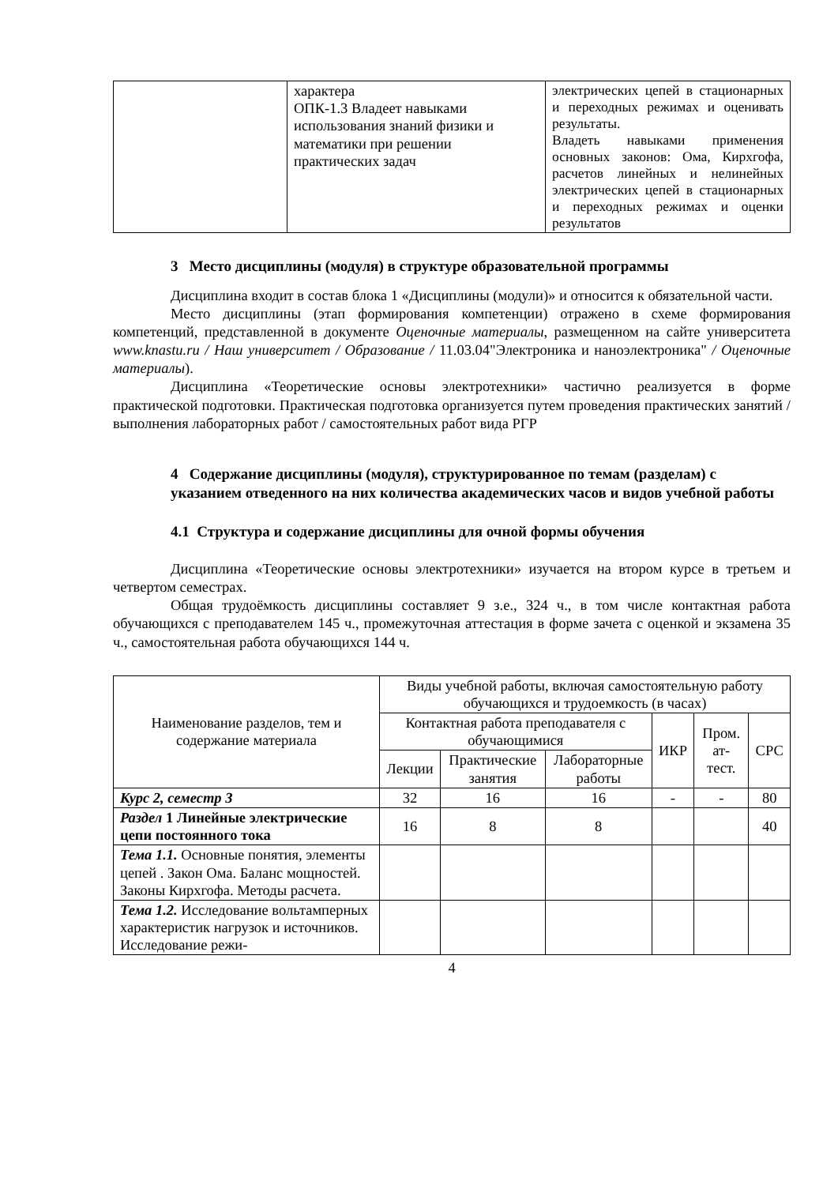| | характера ОПК-1.3 Владеет навыками использования знаний физики и математики при решении практических задач | электрических цепей в стационарных и переходных режимах и оценивать результаты. Владеть навыками применения основных законов: Ома, Кирхгофа, расчетов линейных и нелинейных электрических цепей в стационарных и переходных режимах и оценки результатов |
3 Место дисциплины (модуля) в структуре образовательной программы
Дисциплина входит в состав блока 1 «Дисциплины (модули)» и относится к обязательной части.
Место дисциплины (этап формирования компетенции) отражено в схеме формирования компетенций, представленной в документе Оценочные материалы, размещенном на сайте университета www.knastu.ru / Наш университет / Образование / 11.03.04"Электроника и наноэлектроника" / Оценочные материалы).
Дисциплина «Теоретические основы электротехники» частично реализуется в форме практической подготовки. Практическая подготовка организуется путем проведения практических занятий / выполнения лабораторных работ / самостоятельных работ вида РГР
4 Содержание дисциплины (модуля), структурированное по темам (разделам) с указанием отведенного на них количества академических часов и видов учебной работы
4.1 Структура и содержание дисциплины для очной формы обучения
Дисциплина «Теоретические основы электротехники» изучается на втором курсе в третьем и четвертом семестрах.
Общая трудоёмкость дисциплины составляет 9 з.е., 324 ч., в том числе контактная работа обучающихся с преподавателем 145 ч., промежуточная аттестация в форме зачета с оценкой и экзамена 35 ч., самостоятельная работа обучающихся 144 ч.
| Наименование разделов, тем и содержание материала | Виды учебной работы, включая самостоятельную работу обучающихся и трудоемкость (в часах) | | | | | |
| --- | --- | --- | --- | --- | --- | --- |
| | Контактная работа преподавателя с обучающимися | | | ИКР | Пром. ат-тест. | СРС |
| | Лекции | Практические занятия | Лабораторные работы | | | |
| Курс 2, семестр 3 | 32 | 16 | 16 | - | - | 80 |
| Раздел 1 Линейные электрические цепи постоянного тока | 16 | 8 | 8 | | | 40 |
| Тема 1.1. Основные понятия, элементы цепей . Закон Ома. Баланс мощностей. Законы Кирхгофа. Методы расчета. | | | | | | |
| Тема 1.2. Исследование вольтамперных характеристик нагрузок и источников. Исследование режи- | | | | | | |
4